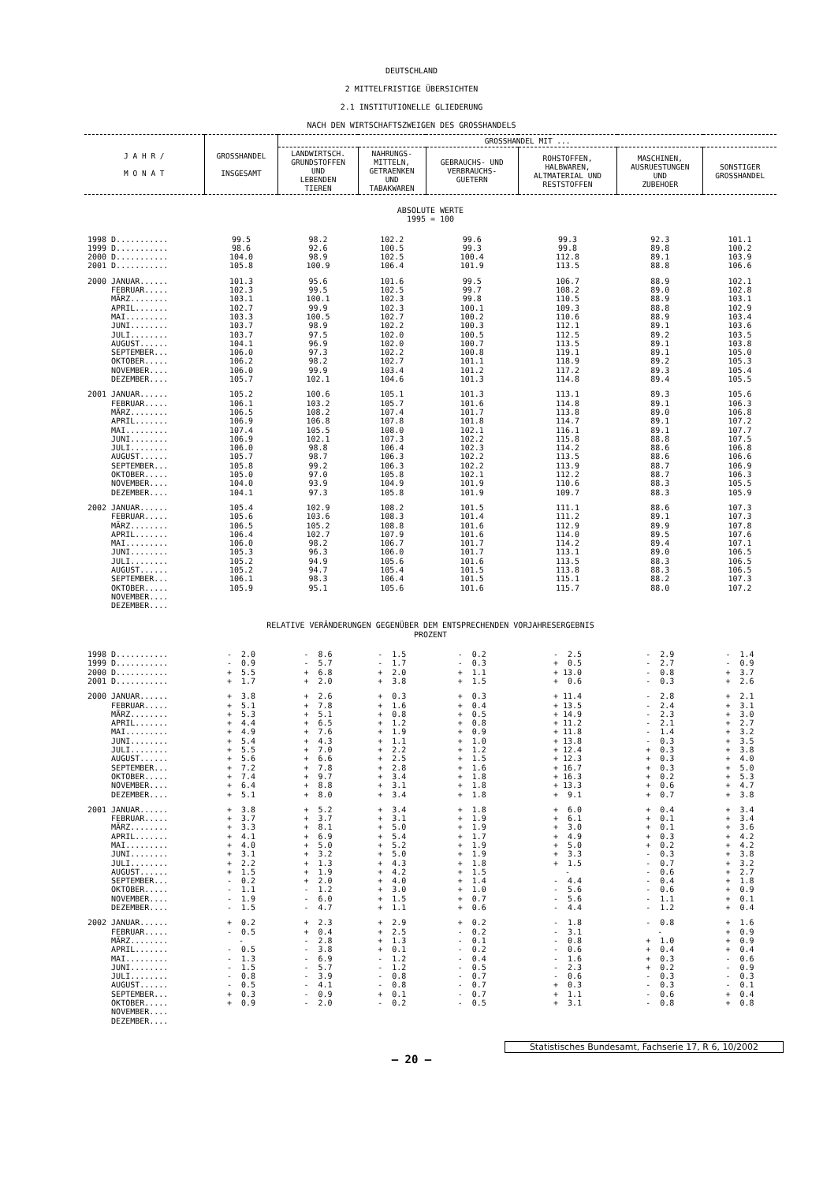DEUTSCHLAND
2 MITTELFRISTIGE ÜBERSICHTEN
2.1 INSTITUTIONELLE GLIEDERUNG
NACH DEN WIRTSCHAFTSZWEIGEN DES GROSSHANDELS
| J A H R / M O N A T | GROSSHANDEL INSGESAMT | GROSSHANDEL MIT ... | | | | | |
| --- | --- | --- | --- | --- | --- | --- | --- |
| | | LANDWIRTSCH. GRUNDSTOFFEN UND LEBENDEN TIEREN | NAHRUNGS- MITTELN, GETRAENKEN UND TABAKWAREN | GEBRAUCHS- UND VERBRAUCHS- GUETERN | ROHSTOFFEN, HALBWAREN, ALTMATERIAL UND RESTSTOFFEN | MASCHINEN, AUSRUESTUNGEN UND ZUBEHOER | SONSTIGER GROSSHANDEL |
| ABSOLUTE WERTE 1995 = 100 | | | | | | | |
| 1998 D........... | 99.5 | 98.2 | 102.2 | 99.6 | 99.3 | 92.3 | 101.1 |
| 1999 D........... | 98.6 | 92.6 | 100.5 | 99.3 | 99.8 | 89.8 | 100.2 |
| 2000 D........... | 104.0 | 98.9 | 102.5 | 100.4 | 112.8 | 89.1 | 103.9 |
| 2001 D........... | 105.8 | 100.9 | 106.4 | 101.9 | 113.5 | 88.8 | 106.6 |
| 2000 JANUAR...... | 101.3 | 95.6 | 101.6 | 99.5 | 106.7 | 88.9 | 102.1 |
| FEBRUAR..... | 102.3 | 99.5 | 102.5 | 99.7 | 108.2 | 89.0 | 102.8 |
| MÄRZ........ | 103.1 | 100.1 | 102.3 | 99.8 | 110.5 | 88.9 | 103.1 |
| APRIL....... | 102.7 | 99.9 | 102.3 | 100.1 | 109.3 | 88.8 | 102.9 |
| MAI......... | 103.3 | 100.5 | 102.7 | 100.2 | 110.6 | 88.9 | 103.4 |
| JUNI........ | 103.7 | 98.9 | 102.2 | 100.3 | 112.1 | 89.1 | 103.6 |
| JULI........ | 103.7 | 97.5 | 102.0 | 100.5 | 112.5 | 89.2 | 103.5 |
| AUGUST...... | 104.1 | 96.9 | 102.0 | 100.7 | 113.5 | 89.1 | 103.8 |
| SEPTEMBER... | 106.0 | 97.3 | 102.2 | 100.8 | 119.1 | 89.1 | 105.0 |
| OKTOBER..... | 106.2 | 98.2 | 102.7 | 101.1 | 118.9 | 89.2 | 105.3 |
| NOVEMBER.... | 106.0 | 99.9 | 103.4 | 101.2 | 117.2 | 89.3 | 105.4 |
| DEZEMBER.... | 105.7 | 102.1 | 104.6 | 101.3 | 114.8 | 89.4 | 105.5 |
| 2001 JANUAR...... | 105.2 | 100.6 | 105.1 | 101.3 | 113.1 | 89.3 | 105.6 |
| FEBRUAR..... | 106.1 | 103.2 | 105.7 | 101.6 | 114.8 | 89.1 | 106.3 |
| MÄRZ........ | 106.5 | 108.2 | 107.4 | 101.7 | 113.8 | 89.0 | 106.8 |
| APRIL....... | 106.9 | 106.8 | 107.8 | 101.8 | 114.7 | 89.1 | 107.2 |
| MAI......... | 107.4 | 105.5 | 108.0 | 102.1 | 116.1 | 89.1 | 107.7 |
| JUNI........ | 106.9 | 102.1 | 107.3 | 102.2 | 115.8 | 88.8 | 107.5 |
| JULI........ | 106.0 | 98.8 | 106.4 | 102.3 | 114.2 | 88.6 | 106.8 |
| AUGUST...... | 105.7 | 98.7 | 106.3 | 102.2 | 113.5 | 88.6 | 106.6 |
| SEPTEMBER... | 105.8 | 99.2 | 106.3 | 102.2 | 113.9 | 88.7 | 106.9 |
| OKTOBER..... | 105.0 | 97.0 | 105.8 | 102.1 | 112.2 | 88.7 | 106.3 |
| NOVEMBER.... | 104.0 | 93.9 | 104.9 | 101.9 | 110.6 | 88.3 | 105.5 |
| DEZEMBER.... | 104.1 | 97.3 | 105.8 | 101.9 | 109.7 | 88.3 | 105.9 |
| 2002 JANUAR...... | 105.4 | 102.9 | 108.2 | 101.5 | 111.1 | 88.6 | 107.3 |
| FEBRUAR..... | 105.6 | 103.6 | 108.3 | 101.4 | 111.2 | 89.1 | 107.3 |
| MÄRZ........ | 106.5 | 105.2 | 108.8 | 101.6 | 112.9 | 89.9 | 107.8 |
| APRIL....... | 106.4 | 102.7 | 107.9 | 101.6 | 114.0 | 89.5 | 107.6 |
| MAI......... | 106.0 | 98.2 | 106.7 | 101.7 | 114.2 | 89.4 | 107.1 |
| JUNI........ | 105.3 | 96.3 | 106.0 | 101.7 | 113.1 | 89.0 | 106.5 |
| JULI........ | 105.2 | 94.9 | 105.6 | 101.6 | 113.5 | 88.3 | 106.5 |
| AUGUST...... | 105.2 | 94.7 | 105.4 | 101.5 | 113.8 | 88.3 | 106.5 |
| SEPTEMBER... | 106.1 | 98.3 | 106.4 | 101.5 | 115.1 | 88.2 | 107.3 |
| OKTOBER..... | 105.9 | 95.1 | 105.6 | 101.6 | 115.7 | 88.0 | 107.2 |
| NOVEMBER.... | | | | | | | |
| DEZEMBER.... | | | | | | | |
| RELATIVE VERÄNDERUNGEN GEGENÜBER DEM ENTSPRECHENDEN VORJAHRESERGEBNIS PROZENT | | | | | | | |
| 1998 D........... | - 2.0 | - 8.6 | - 1.5 | - 0.2 | - 2.5 | - 2.9 | - 1.4 |
| 1999 D........... | - 0.9 | - 5.7 | - 1.7 | - 0.3 | + 0.5 | - 2.7 | - 0.9 |
| 2000 D........... | + 5.5 | + 6.8 | + 2.0 | + 1.1 | + 13.0 | - 0.8 | + 3.7 |
| 2001 D........... | + 1.7 | + 2.0 | + 3.8 | + 1.5 | + 0.6 | - 0.3 | + 2.6 |
| 2000 JANUAR...... | + 3.8 | + 2.6 | + 0.3 | + 0.3 | + 11.4 | - 2.8 | + 2.1 |
| FEBRUAR..... | + 5.1 | + 7.8 | + 1.6 | + 0.4 | + 13.5 | - 2.4 | + 3.1 |
| MÄRZ........ | + 5.3 | + 5.1 | + 0.8 | + 0.5 | + 14.9 | - 2.3 | + 3.0 |
| APRIL....... | + 4.4 | + 6.5 | + 1.2 | + 0.8 | + 11.2 | - 2.1 | + 2.7 |
| MAI......... | + 4.9 | + 7.6 | + 1.9 | + 0.9 | + 11.8 | - 1.4 | + 3.2 |
| JUNI........ | + 5.4 | + 4.3 | + 1.1 | + 1.0 | + 13.8 | - 0.3 | + 3.5 |
| JULI........ | + 5.5 | + 7.0 | + 2.2 | + 1.2 | + 12.4 | + 0.3 | + 3.8 |
| AUGUST...... | + 5.6 | + 6.6 | + 2.5 | + 1.5 | + 12.3 | + 0.3 | + 4.0 |
| SEPTEMBER... | + 7.2 | + 7.8 | + 2.8 | + 1.6 | + 16.7 | + 0.3 | + 5.0 |
| OKTOBER..... | + 7.4 | + 9.7 | + 3.4 | + 1.8 | + 16.3 | + 0.2 | + 5.3 |
| NOVEMBER.... | + 6.4 | + 8.8 | + 3.1 | + 1.8 | + 13.3 | + 0.6 | + 4.7 |
| DEZEMBER.... | + 5.1 | + 8.0 | + 3.4 | + 1.8 | + 9.1 | + 0.7 | + 3.8 |
| 2001 JANUAR...... | + 3.8 | + 5.2 | + 3.4 | + 1.8 | + 6.0 | + 0.4 | + 3.4 |
| FEBRUAR..... | + 3.7 | + 3.7 | + 3.1 | + 1.9 | + 6.1 | + 0.1 | + 3.4 |
| MÄRZ........ | + 3.3 | + 8.1 | + 5.0 | + 1.9 | + 3.0 | + 0.1 | + 3.6 |
| APRIL....... | + 4.1 | + 6.9 | + 5.4 | + 1.7 | + 4.9 | + 0.3 | + 4.2 |
| MAI......... | + 4.0 | + 5.0 | + 5.2 | + 1.9 | + 5.0 | + 0.2 | + 4.2 |
| JUNI........ | + 3.1 | + 3.2 | + 5.0 | + 1.9 | + 3.3 | - 0.3 | + 3.8 |
| JULI........ | + 2.2 | + 1.3 | + 4.3 | + 1.8 | + 1.5 | - 0.7 | + 3.2 |
| AUGUST...... | + 1.5 | + 1.9 | + 4.2 | + 1.5 | - | - 0.6 | + 2.7 |
| SEPTEMBER... | - 0.2 | + 2.0 | + 4.0 | + 1.4 | - 4.4 | - 0.4 | + 1.8 |
| OKTOBER..... | - 1.1 | - 1.2 | + 3.0 | + 1.0 | - 5.6 | - 0.6 | + 0.9 |
| NOVEMBER.... | - 1.9 | - 6.0 | + 1.5 | + 0.7 | - 5.6 | - 1.1 | + 0.1 |
| DEZEMBER.... | - 1.5 | - 4.7 | + 1.1 | + 0.6 | - 4.4 | - 1.2 | + 0.4 |
| 2002 JANUAR...... | + 0.2 | + 2.3 | + 2.9 | + 0.2 | - 1.8 | - 0.8 | + 1.6 |
| FEBRUAR..... | - 0.5 | + 0.4 | + 2.5 | - 0.2 | - 3.1 | - | + 0.9 |
| MÄRZ........ | - | - 2.8 | + 1.3 | - 0.1 | - 0.8 | + 1.0 | + 0.9 |
| APRIL....... | - 0.5 | - 3.8 | + 0.1 | - 0.2 | - 0.6 | + 0.4 | + 0.4 |
| MAI......... | - 1.3 | - 6.9 | - 1.2 | - 0.4 | - 1.6 | + 0.3 | - 0.6 |
| JUNI........ | - 1.5 | - 5.7 | - 1.2 | - 0.5 | - 2.3 | + 0.2 | - 0.9 |
| JULI........ | - 0.8 | - 3.9 | - 0.8 | - 0.7 | - 0.6 | - 0.3 | - 0.3 |
| AUGUST...... | - 0.5 | - 4.1 | - 0.8 | - 0.7 | + 0.3 | - 0.3 | - 0.1 |
| SEPTEMBER... | + 0.3 | - 0.9 | + 0.1 | - 0.7 | + 1.1 | - 0.6 | + 0.4 |
| OKTOBER..... | + 0.9 | - 2.0 | - 0.2 | - 0.5 | + 3.1 | - 0.8 | + 0.8 |
| NOVEMBER.... | | | | | | | |
| DEZEMBER.... | | | | | | | |
Statistisches Bundesamt, Fachserie 17, R 6, 10/2002
– 20 –